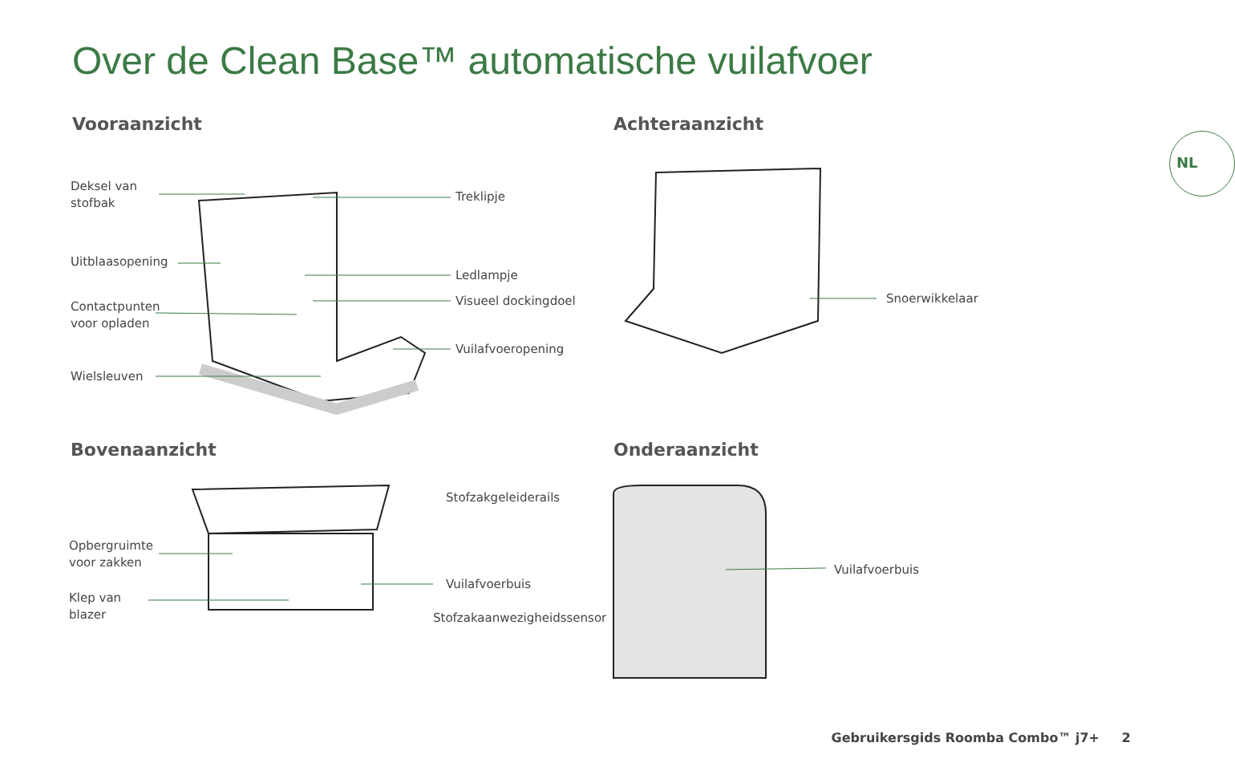Over de Clean Base™ automatische vuilafvoer
NL
Vooraanzicht Achteraanzicht
Bovenaanzicht Onderaanzicht
Deksel van
stofbak
Treklipje
Uitblaasopening
Ledlampje
Contactpunten
voor opladen
Visueel dockingdoel
Vuilafvoeropening
Wielsleuven
Snoerwikkelaar
Stofzakgeleiderails
Opbergruimte
voor zakken
Vuilafvoerbuis
Klep van
blazer
Stofzakaanwezigheidssensor
Vuilafvoerbuis
Gebruikersgids Roomba Combo™ j7+ 2